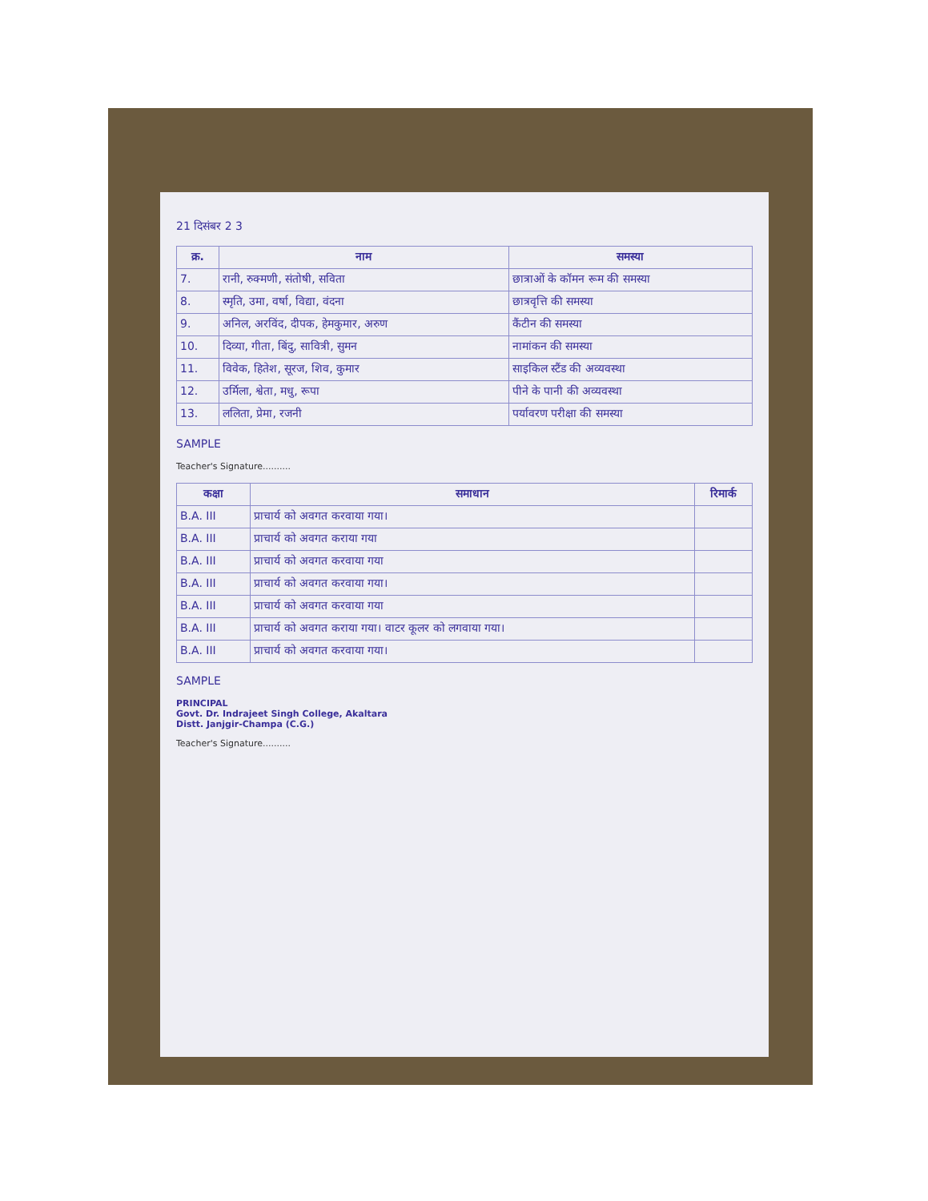21 दिसंबर 2 3
| क्र. | नाम | समस्या |
| --- | --- | --- |
| 7. | रानी, रुक्मणी, संतोषी, सविता | छात्राओं के कॉमन रूम की समस्या |
| 8. | स्मृति, उमा, वर्षा, विद्या, वंदना | छात्रवृत्ति की समस्या |
| 9. | अनिल, अरविंद, दीपक, हेमकुमार, अरुण | कैंटीन की समस्या |
| 10. | दिव्या, गीता, बिंदु, सावित्री, सुमन | नामांकन की समस्या |
| 11. | विवेक, हितेश, सूरज, शिव, कुमार | साइकिल स्टैंड की अव्यवस्था |
| 12. | उर्मिला, श्वेता, मधु, रूपा | पीने के पानी की अव्यवस्था |
| 13. | ललिता, प्रेमा, रजनी | पर्यावरण परीक्षा की समस्या |
SAMPLE
Teacher's Signature..........
| कक्षा | समाधान | रिमार्क |
| --- | --- | --- |
| B.A. III | प्राचार्य को अवगत करवाया गया। | |
| B.A. III | प्राचार्य को अवगत कराया गया | |
| B.A. III | प्राचार्य को अवगत करवाया गया | |
| B.A. III | प्राचार्य को अवगत करवाया गया। | |
| B.A. III | प्राचार्य को अवगत करवाया गया | |
| B.A. III | प्राचार्य को अवगत कराया गया। वाटर कूलर को लगवाया गया। | |
| B.A. III | प्राचार्य को अवगत करवाया गया। | |
SAMPLE
PRINCIPAL
Govt. Dr. Indrajeet Singh College, Akaltara
Distt. Janjgir-Champa (C.G.)
Teacher's Signature..........